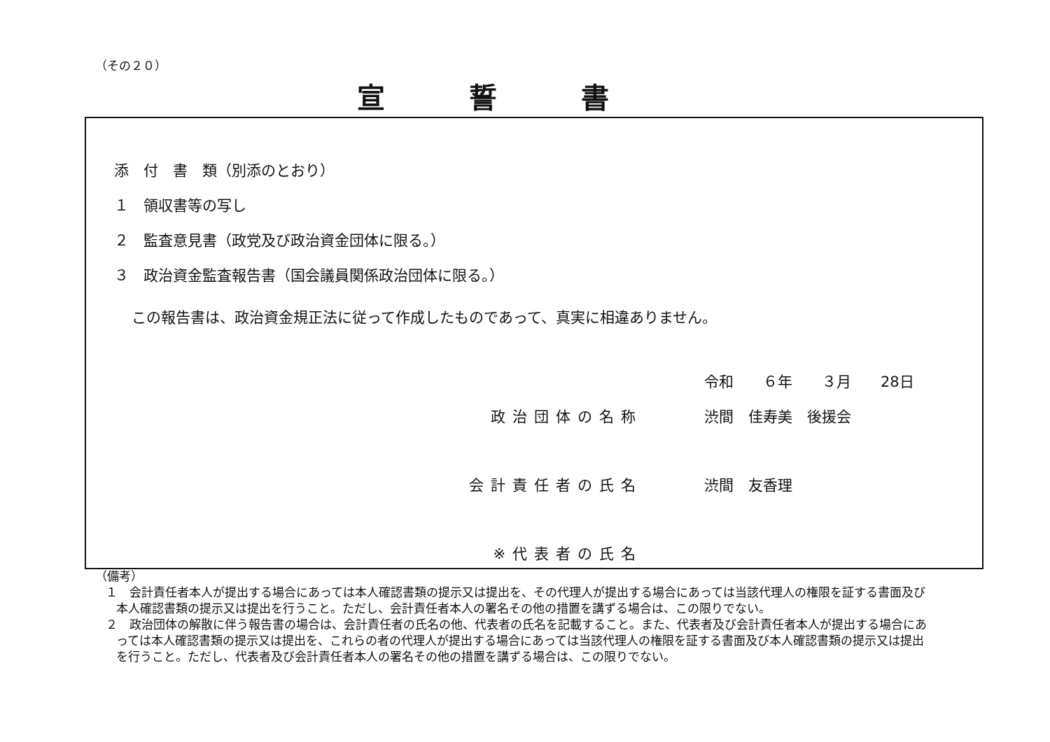（その２０）
宣誓書
添　付　書　類（別添のとおり）
１　領収書等の写し
２　監査意見書（政党及び政治資金団体に限る。）
３　政治資金監査報告書（国会議員関係政治団体に限る。）
この報告書は、政治資金規正法に従って作成したものであって、真実に相違ありません。
令和　　６年　　３月　　28日
政治団体の名称 渋間　佳寿美　後援会
会計責任者の氏名 渋間　友香理
※代表者の氏名
（備考）
１　会計責任者本人が提出する場合にあっては本人確認書類の提示又は提出を、その代理人が提出する場合にあっては当該代理人の権限を証する書面及び本人確認書類の提示又は提出を行うこと。ただし、会計責任者本人の署名その他の措置を講ずる場合は、この限りでない。
２　政治団体の解散に伴う報告書の場合は、会計責任者の氏名の他、代表者の氏名を記載すること。また、代表者及び会計責任者本人が提出する場合にあっては本人確認書類の提示又は提出を、これらの者の代理人が提出する場合にあっては当該代理人の権限を証する書面及び本人確認書類の提示又は提出を行うこと。ただし、代表者及び会計責任者本人の署名その他の措置を講ずる場合は、この限りでない。